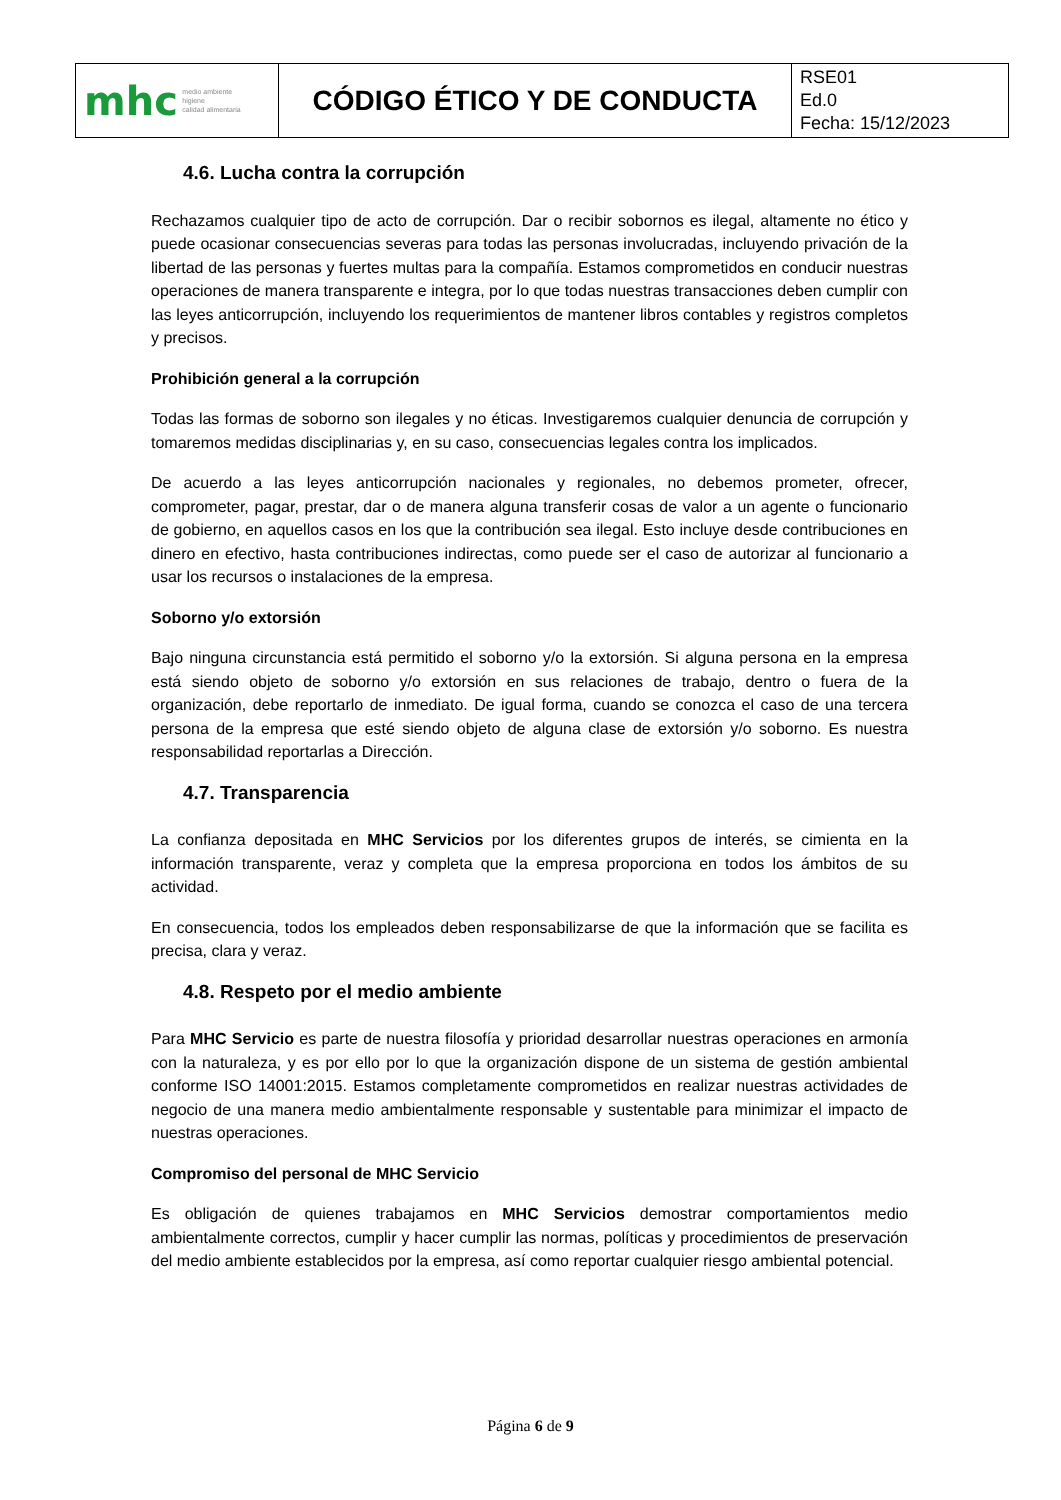| mhc medio ambiente higiene calidad alimentaria | CÓDIGO ÉTICO Y DE CONDUCTA | RSE01 Ed.0 Fecha: 15/12/2023 |
4.6. Lucha contra la corrupción
Rechazamos cualquier tipo de acto de corrupción. Dar o recibir sobornos es ilegal, altamente no ético y puede ocasionar consecuencias severas para todas las personas involucradas, incluyendo privación de la libertad de las personas y fuertes multas para la compañía. Estamos comprometidos en conducir nuestras operaciones de manera transparente e integra, por lo que todas nuestras transacciones deben cumplir con las leyes anticorrupción, incluyendo los requerimientos de mantener libros contables y registros completos y precisos.
Prohibición general a la corrupción
Todas las formas de soborno son ilegales y no éticas. Investigaremos cualquier denuncia de corrupción y tomaremos medidas disciplinarias y, en su caso, consecuencias legales contra los implicados.
De acuerdo a las leyes anticorrupción nacionales y regionales, no debemos prometer, ofrecer, comprometer, pagar, prestar, dar o de manera alguna transferir cosas de valor a un agente o funcionario de gobierno, en aquellos casos en los que la contribución sea ilegal. Esto incluye desde contribuciones en dinero en efectivo, hasta contribuciones indirectas, como puede ser el caso de autorizar al funcionario a usar los recursos o instalaciones de la empresa.
Soborno y/o extorsión
Bajo ninguna circunstancia está permitido el soborno y/o la extorsión. Si alguna persona en la empresa está siendo objeto de soborno y/o extorsión en sus relaciones de trabajo, dentro o fuera de la organización, debe reportarlo de inmediato. De igual forma, cuando se conozca el caso de una tercera persona de la empresa que esté siendo objeto de alguna clase de extorsión y/o soborno. Es nuestra responsabilidad reportarlas a Dirección.
4.7. Transparencia
La confianza depositada en MHC Servicios por los diferentes grupos de interés, se cimienta en la información transparente, veraz y completa que la empresa proporciona en todos los ámbitos de su actividad.
En consecuencia, todos los empleados deben responsabilizarse de que la información que se facilita es precisa, clara y veraz.
4.8. Respeto por el medio ambiente
Para MHC Servicio es parte de nuestra filosofía y prioridad desarrollar nuestras operaciones en armonía con la naturaleza, y es por ello por lo que la organización dispone de un sistema de gestión ambiental conforme ISO 14001:2015. Estamos completamente comprometidos en realizar nuestras actividades de negocio de una manera medio ambientalmente responsable y sustentable para minimizar el impacto de nuestras operaciones.
Compromiso del personal de MHC Servicio
Es obligación de quienes trabajamos en MHC Servicios demostrar comportamientos medio ambientalmente correctos, cumplir y hacer cumplir las normas, políticas y procedimientos de preservación del medio ambiente establecidos por la empresa, así como reportar cualquier riesgo ambiental potencial.
Página 6 de 9